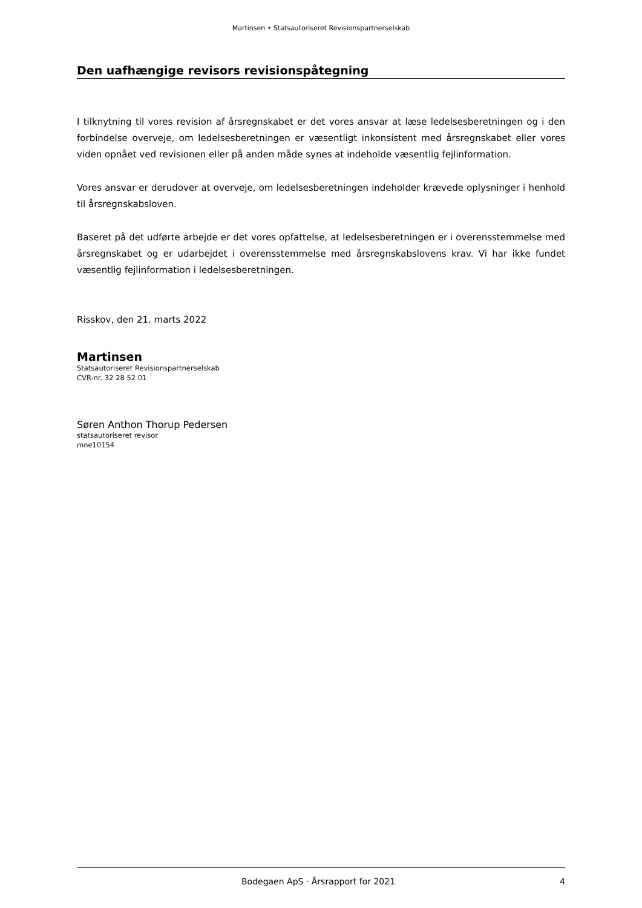Martinsen • Statsautoriseret Revisionspartnerselskab
Den uafhængige revisors revisionspåtegning
I tilknytning til vores revision af årsregnskabet er det vores ansvar at læse ledelsesberetningen og i den forbindelse overveje, om ledelsesberetningen er væsentligt inkonsistent med årsregnskabet eller vores viden opnået ved revisionen eller på anden måde synes at indeholde væsentlig fejlinformation.
Vores ansvar er derudover at overveje, om ledelsesberetningen indeholder krævede oplysninger i henhold til årsregnskabsloven.
Baseret på det udførte arbejde er det vores opfattelse, at ledelsesberetningen er i overensstemmelse med årsregnskabet og er udarbejdet i overensstemmelse med årsregnskabslovens krav. Vi har ikke fundet væsentlig fejlinformation i ledelsesberetningen.
Risskov, den 21. marts 2022
Martinsen
Statsautoriseret Revisionspartnerselskab
CVR-nr. 32 28 52 01
Søren Anthon Thorup Pedersen
statsautoriseret revisor
mne10154
Bodegaen ApS · Årsrapport for 2021 4